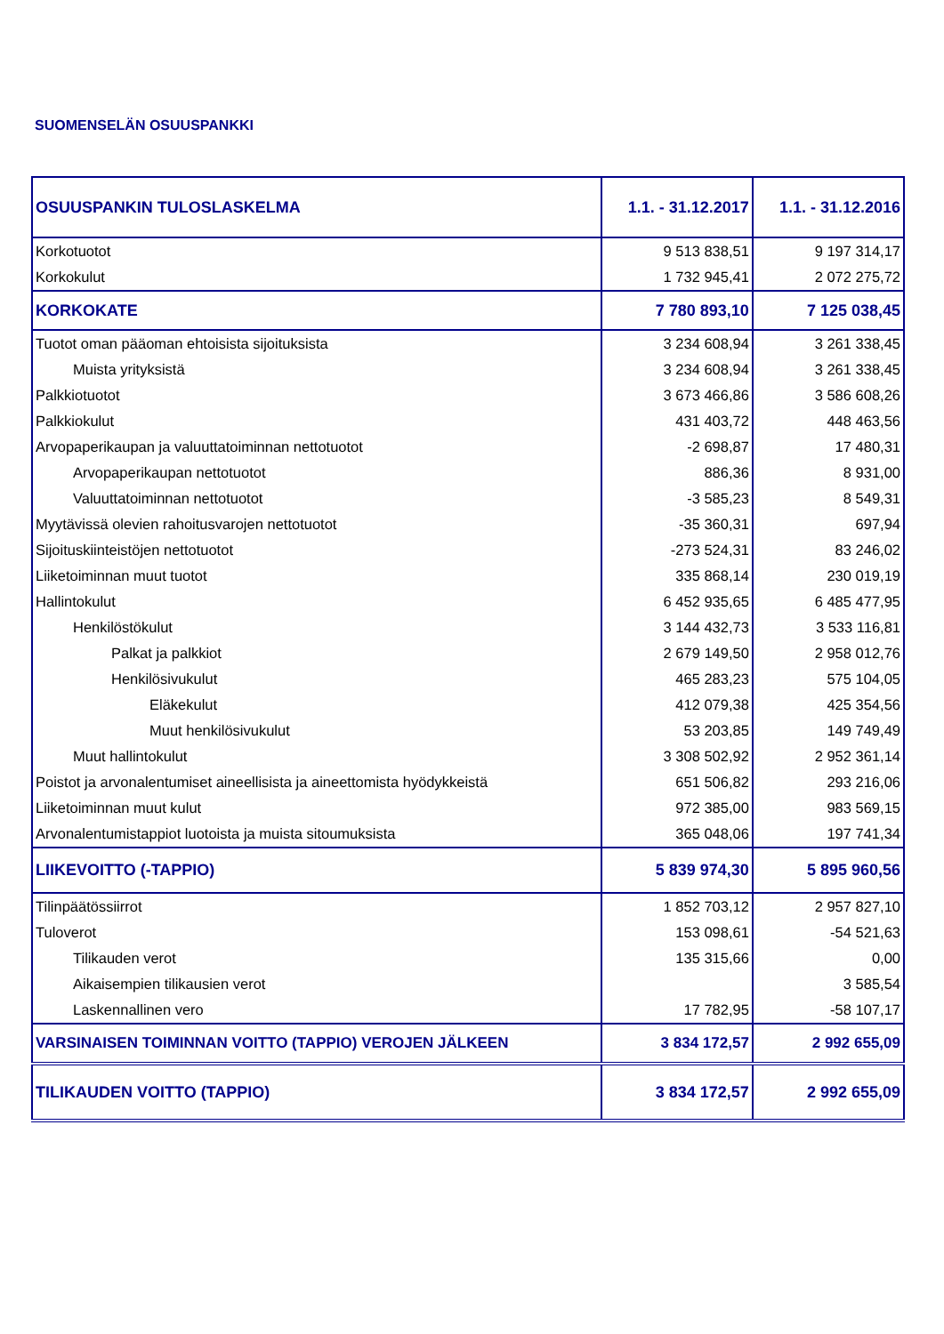SUOMENSELÄN OSUUSPANKKI
| OSUUSPANKIN TULOSLASKELMA | 1.1. - 31.12.2017 | 1.1. - 31.12.2016 |
| Korkotuotot | 9 513 838,51 | 9 197 314,17 |
| Korkokulut | 1 732 945,41 | 2 072 275,72 |
| KORKOKATE | 7 780 893,10 | 7 125 038,45 |
| Tuotot oman pääoman ehtoisista sijoituksista | 3 234 608,94 | 3 261 338,45 |
| Muista yrityksistä | 3 234 608,94 | 3 261 338,45 |
| Palkkiotuotot | 3 673 466,86 | 3 586 608,26 |
| Palkkiokulut | 431 403,72 | 448 463,56 |
| Arvopaperikaupan ja valuuttatoiminnan nettotuotot | -2 698,87 | 17 480,31 |
| Arvopaperikaupan nettotuotot | 886,36 | 8 931,00 |
| Valuuttatoiminnan nettotuotot | -3 585,23 | 8 549,31 |
| Myytävissä olevien rahoitusvarojen nettotuotot | -35 360,31 | 697,94 |
| Sijoituskiinteistöjen nettotuotot | -273 524,31 | 83 246,02 |
| Liiketoiminnan muut tuotot | 335 868,14 | 230 019,19 |
| Hallintokulut | 6 452 935,65 | 6 485 477,95 |
| Henkilöstökulut | 3 144 432,73 | 3 533 116,81 |
| Palkat ja palkkiot | 2 679 149,50 | 2 958 012,76 |
| Henkilösivukulut | 465 283,23 | 575 104,05 |
| Eläkekulut | 412 079,38 | 425 354,56 |
| Muut henkilösivukulut | 53 203,85 | 149 749,49 |
| Muut hallintokulut | 3 308 502,92 | 2 952 361,14 |
| Poistot ja arvonalentumiset aineellisista ja aineettomista hyödykkeistä | 651 506,82 | 293 216,06 |
| Liiketoiminnan muut kulut | 972 385,00 | 983 569,15 |
| Arvonalentumistappiot luotoista ja muista sitoumuksista | 365 048,06 | 197 741,34 |
| LIIKEVOITTO (-TAPPIO) | 5 839 974,30 | 5 895 960,56 |
| Tilinpäätössiirrot | 1 852 703,12 | 2 957 827,10 |
| Tuloverot | 153 098,61 | -54 521,63 |
| Tilikauden verot | 135 315,66 | 0,00 |
| Aikaisempien tilikausien verot | | 3 585,54 |
| Laskennallinen vero | 17 782,95 | -58 107,17 |
| VARSINAISEN TOIMINNAN VOITTO (TAPPIO) VEROJEN JÄLKEEN | 3 834 172,57 | 2 992 655,09 |
| TILIKAUDEN VOITTO (TAPPIO) | 3 834 172,57 | 2 992 655,09 |